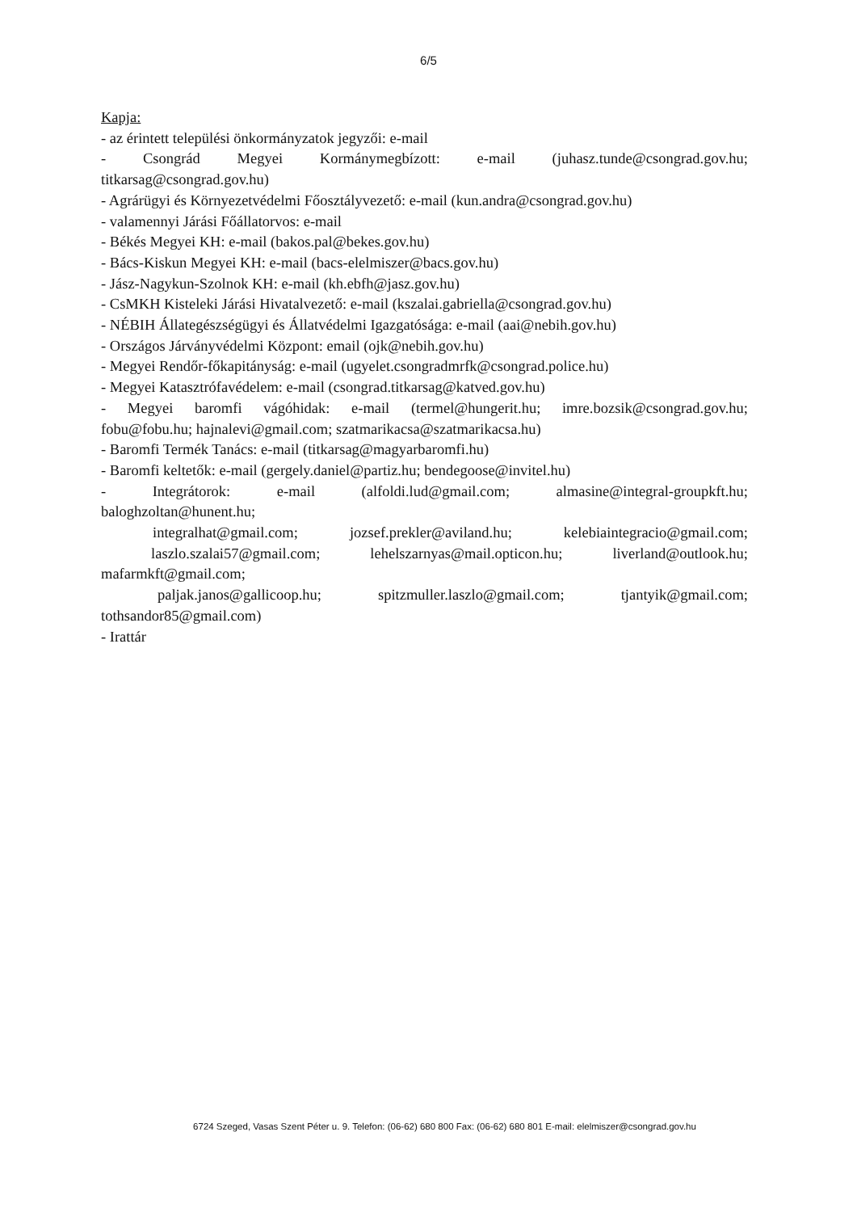6/5
Kapja:
- az érintett települési önkormányzatok jegyzői: e-mail
- Csongrád Megyei Kormánymegbízott: e-mail (juhasz.tunde@csongrad.gov.hu;
titkarsag@csongrad.gov.hu)
- Agrárügyi és Környezetvédelmi Főosztályvezető: e-mail (kun.andra@csongrad.gov.hu)
- valamennyi Járási Főállatorvos: e-mail
- Békés Megyei KH: e-mail (bakos.pal@bekes.gov.hu)
- Bács-Kiskun Megyei KH: e-mail (bacs-elelmiszer@bacs.gov.hu)
- Jász-Nagykun-Szolnok KH: e-mail (kh.ebfh@jasz.gov.hu)
- CsMKH Kisteleki Járási Hivatalvezető: e-mail (kszalai.gabriella@csongrad.gov.hu)
- NÉBIH Állategészségügyi és Állatvédelmi Igazgatósága: e-mail (aai@nebih.gov.hu)
- Országos Járványvédelmi Központ: email (ojk@nebih.gov.hu)
- Megyei Rendőr-főkapitányság: e-mail (ugyelet.csongradmrfk@csongrad.police.hu)
- Megyei Katasztrófavédelem: e-mail (csongrad.titkarsag@katved.gov.hu)
- Megyei baromfi vágóhidak: e-mail (termel@hungerit.hu; imre.bozsik@csongrad.gov.hu;
fobu@fobu.hu; hajnalevi@gmail.com; szatmarikacsa@szatmarikacsa.hu)
- Baromfi Termék Tanács: e-mail (titkarsag@magyarbaromfi.hu)
- Baromfi keltetők: e-mail (gergely.daniel@partiz.hu; bendegoose@invitel.hu)
- Integrátorok: e-mail (alfoldi.lud@gmail.com; almasine@integral-groupkft.hu;
baloghzoltan@hunent.hu;
integralhat@gmail.com; jozsef.prekler@aviland.hu; kelebiaintegracio@gmail.com;
laszlo.szalai57@gmail.com; lehelszarnyas@mail.opticon.hu; liverland@outlook.hu;
mafarmkft@gmail.com;
paljak.janos@gallicoop.hu; spitzmuller.laszlo@gmail.com; tjantyik@gmail.com;
tothsandor85@gmail.com)
- Irattár
6724 Szeged, Vasas Szent Péter u. 9. Telefon: (06-62) 680 800 Fax: (06-62) 680 801 E-mail: elelmiszer@csongrad.gov.hu